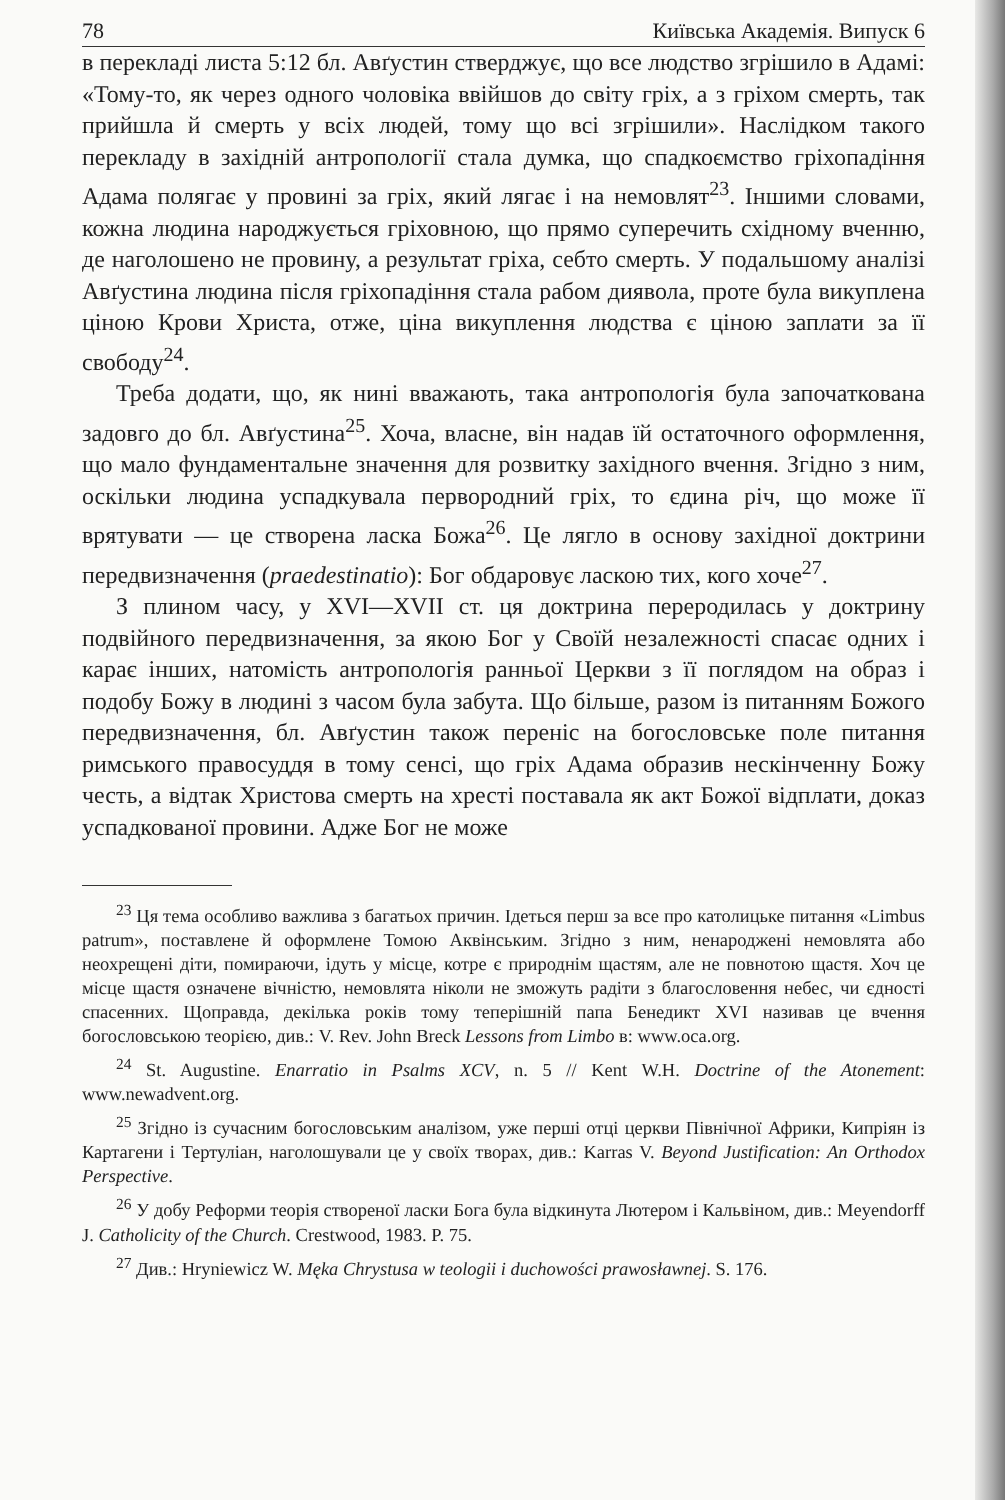78 Київська Академія. Випуск 6
в перекладі листа 5:12 бл. Авґустин стверджує, що все людство згрішило в Адамі: «Тому-то, як через одного чоловіка ввійшов до світу гріх, а з гріхом смерть, так прийшла й смерть у всіх людей, тому що всі згрішили». Наслідком такого перекладу в західній антропології стала думка, що спадкоємство гріхопадіння Адама полягає у провині за гріх, який лягає і на немовлят<sup>23</sup>. Іншими словами, кожна людина народжується гріховною, що прямо суперечить східному вченню, де наголошено не провину, а результат гріха, себто смерть. У подальшому аналізі Авґустина людина після гріхопадіння стала рабом диявола, проте була викуплена ціною Крови Христа, отже, ціна викуплення людства є ціною заплати за її свободу<sup>24</sup>.
Треба додати, що, як нині вважають, така антропологія була започаткована задовго до бл. Авґустина<sup>25</sup>. Хоча, власне, він надав їй остаточного оформлення, що мало фундаментальне значення для розвитку західного вчення. Згідно з ним, оскільки людина успадкувала первородний гріх, то єдина річ, що може її врятувати — це створена ласка Божа<sup>26</sup>. Це лягло в основу західної доктрини передвизначення (praedestinatio): Бог обдаровує ласкою тих, кого хоче<sup>27</sup>.
З плином часу, у XVI—XVII ст. ця доктрина переродилась у доктрину подвійного передвизначення, за якою Бог у Своїй незалежності спасає одних і карає інших, натомість антропологія ранньої Церкви з її поглядом на образ і подобу Божу в людині з часом була забута. Що більше, разом із питанням Божого передвизначення, бл. Авґустин також переніс на богословське поле питання римського правосуддя в тому сенсі, що гріх Адама образив нескінченну Божу честь, а відтак Христова смерть на хресті поставала як акт Божої відплати, доказ успадкованої провини. Адже Бог не може
<sup>23</sup> Ця тема особливо важлива з багатьох причин. Ідеться перш за все про католицьке питання «Limbus patrum», поставлене й оформлене Томою Аквінським. Згідно з ним, ненароджені немовлята або неохрещені діти, помираючи, ідуть у місце, котре є природнім щастям, але не повнотою щастя. Хоч це місце щастя означене вічністю, немовлята ніколи не зможуть радіти з благословення небес, чи єдності спасенних. Щоправда, декілька років тому теперішній папа Бенедикт XVI називав це вчення богословською теорією, див.: V. Rev. John Breck Lessons from Limbo в: www.oca.org.
<sup>24</sup> St. Augustine. Enarratio in Psalms XCV, n. 5 // Kent W.H. Doctrine of the Atonement: www.newadvent.org.
<sup>25</sup> Згідно із сучасним богословським аналізом, уже перші отці церкви Північної Африки, Кипріян із Картагени і Тертуліан, наголошували це у своїх творах, див.: Karras V. Beyond Justification: An Orthodox Perspective.
<sup>26</sup> У добу Реформи теорія створеної ласки Бога була відкинута Лютером і Кальвіном, див.: Meyendorff J. Catholicity of the Church. Crestwood, 1983. P. 75.
<sup>27</sup> Див.: Hryniewicz W. Męka Chrystusa w teologii i duchowości prawosławnej. S. 176.